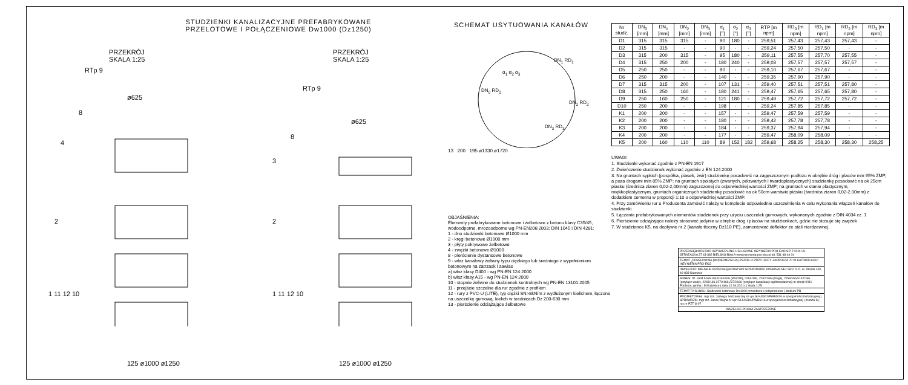STUDZIENKI KANALIZACYJNE PREFABRYKOWANE
PRZELOTOWE I POŁĄCZENIOWE Dw1000 (Dz1250)
PRZEKRÓJ
SKALA 1:25
PRZEKRÓJ
SKALA 1:25
RTp 9
ø625
8
4
2
1 11 12 10
125 ø1000 ø1250
RTp 9
ø625
8
3
2
1 11 12 10
125 ø1000 ø1250
SCHEMAT USYTUOWANIA KANAŁÓW
DN<sub>0</sub> RD<sub>0</sub>
DN<sub>1</sub> RD<sub>1</sub>
DN<sub>2</sub> RD<sub>2</sub>
DN<sub>3</sub> RD<sub>3</sub>
α<sub>1</sub> α<sub>2</sub> α<sub>3</sub>
13 200 195 ø1330 ø1720
OBJAŚNIENIA:
Elementy prefabrykowane betonowe i żelbetowe z betonu klasy C35/45, wodoodporne, mrozoodporne wg PN-EN206:2003; DIN 1045 i DIN 4281:
1 - dno studzienki betonowe Ø1000 mm
2 - kręgi betonowe Ø1000 mm
3 - płyty pokrywowe żelbetowe
4 - zwężki betonowe Ø1000
8 - pierścienie dystansowe betonowe
9 - właz kanałowy żeliwny typu ciężkiego lub średniego z wypełnieniem betonowym na zatrzask i zawias
a) właz klasy D400 - wg PN-EN 124:2000
b) właz klasy A15 - wg PN-EN 124:2000
10 - stopnie żeliwne do studzienek kontrolnych wg PN-EN 13101:2005
11 - przejście szczelne dla rur zgodnie z profilem
12 - rury z PVC-U (LITE), typ ciężki SN>8kN/m z wydłużonym kielichem, łączone na uszczelkę gumową, kielich w średnicach Dz 200-630 mm
13 - pierścienie odciążające żelbetowe
| Nr studz. | DN<sub>0</sub> [mm] | DN<sub>1</sub> [mm] | DN<sub>2</sub> [mm] | DN<sub>3</sub> [mm] | α<sub>1</sub> [°] | α<sub>2</sub> [°] | α<sub>3</sub> [°] | RTP [m npm] | RD<sub>0</sub> [m npm] | RD<sub>1</sub> [m npm] | RD<sub>2</sub> [m npm] | RD<sub>3</sub> [m npm] |
| --- | --- | --- | --- | --- | --- | --- | --- | --- | --- | --- | --- | --- |
| D1 | 315 | 315 | 315 | - | 90 | 180 | - | 259,51 | 257,43 | 257,43 | 257,43 | - |
| D2 | 315 | 315 | - | - | 90 | - | - | 259,24 | 257,50 | 257,50 | - | - |
| D3 | 315 | 200 | 315 | - | 95 | 180 | - | 259,11 | 257,55 | 257,70 | 257,55 | - |
| D4 | 315 | 250 | 200 | - | 180 | 240 | - | 259,03 | 257,57 | 257,57 | 257,57 | - |
| D5 | 250 | 250 | - | - | 90 | - | - | 259,10 | 257,67 | 257,67 | - | - |
| D6 | 250 | 200 | - | - | 140 | - | - | 259,35 | 257,90 | 257,90 | - | - |
| D7 | 315 | 315 | 200 | - | 107 | 131 | - | 259,40 | 257,51 | 257,51 | 257,80 | - |
| D8 | 315 | 250 | 160 | - | 180 | 241 | - | 259,47 | 257,65 | 257,65 | 257,80 | - |
| D9 | 250 | 160 | 250 | - | 121 | 180 | - | 259,49 | 257,72 | 257,72 | 257,72 | - |
| D10 | 250 | 200 | - | - | 198 | - | - | 259,24 | 257,85 | 257,85 | - | - |
| K1 | 200 | 200 | - | - | 157 | - | - | 259,47 | 257,59 | 257,59 | - | - |
| K2 | 200 | 200 | - | - | 180 | - | - | 259,42 | 257,78 | 257,78 | - | - |
| K3 | 200 | 200 | - | - | 184 | - | - | 259,37 | 257,94 | 257,94 | - | - |
| K4 | 200 | 200 | - | - | 177 | - | - | 259,47 | 258,09 | 258,09 | - | - |
| K5 | 200 | 160 | 110 | 110 | 89 | 152 | 182 | 259,68 | 258,25 | 258,30 | 258,30 | 258,25 |
UWAGI
1. Studzienki wykonać zgodnie z PN-EN 1917
2. Zwieńczenie studzienek wykonać zgodnie z EN 124:2000
3. Na gruntach sypkich (pospółka, piasek, żwir) studzienkę posadowić na zagęszczonym podłożu w obrębie dróg i placów min 95% ZMP, a poza drogami min 85% ZMP; na gruntach spoistych (zwartych, półzwartych i twardoplastycznych) studzienkę posadowić na ok 25cm piasku (średnica ziaren 0,02-2,00mm) zagszczonej do odpowiedniej wartości ZMP; na gruntach w stanie plastycznym, miękkoplastycznym, gruntach organicznych studzienkę posadowić na ok 50cm warstwie piasku (średnica ziaren 0,02-2,00mm) z dodatkiem cementu w proporcji 1:10 o odpowiedniej wartości ZMP.
4. Przy zamówieniu rur u Producenta zamówić należy w komplecie odpowiednie uszczelnienia w celu wykonania włączeń kanałów do studzienki
5. Łączenie prefabrykowanych elementów studzienek przy użyciu uszczelek gumowych, wykonanych zgodnie z DIN 4034 cz. 1
6. Pierścienie odciążające należy stosować jedynie w obrębie dróg i placów na studzienkach, gdzie nie stosuje się zwężek
7. W studzience K5, na dopływie nr 2 (kanała tłoczny Dz110 PE), zamontować deflektor ze stali nierdzewnej.
PRZEDSIĘBIORSTWO INŻYNIERYJNO-USŁUGOWE INŻYNIERIA PRO-EKO SP. Z O.O. UL. STRAŻACKA 37 43-382 BIELSKO-BIAŁA www.inzynieria-pro-eko.pl tel. 531 48 44 04
TEMAT: „ROZBUDOWA (MODERNIZACJA) PSZOK-U PRZY ULICY ZAOPUSTA 70 W KATOWICACH”. INŻYNIERIA PRO-EKO
INWESTOR: MIEJSKIE PRZEDSIĘBIORSTWO GOSPODARKI KOMUNALNEJ SP.Z O.O. ul. Obroki 140, 40-833 Katowice
ADRES: dz. ewid.5166/166,5164/166 (PSZOK), 2263/166, 2262/166 (droga), 2266/166,5167/166 (przyłącz wody), 2268/166,2270/166,2272/166 (przyłącz kanalizacji ogólnospławnej) nr obręb 0011 Podlesie, gmina : M.Katowice | data 12.04.2021r. | skala 1:25
TEMAT RYSUNKU: Studzienki betonowe Dw1000 przelotowe i połączeniowe | stadium PB
PROJEKTOWAŁ: mgr inż. Jadwiga Sodzawiczny nr upr.SLK/6341/PWBS/16 w specjalności instalacyjnej | SPRAWDZIŁ: mgr inż. Jacek Wojna nr upr.:SLK/6384/PWBS/16 w specjalności instalacyjnej | branża S | rys.nr PZT-S-07
WSZELKIE PRAWA ZASTRZEŻONE